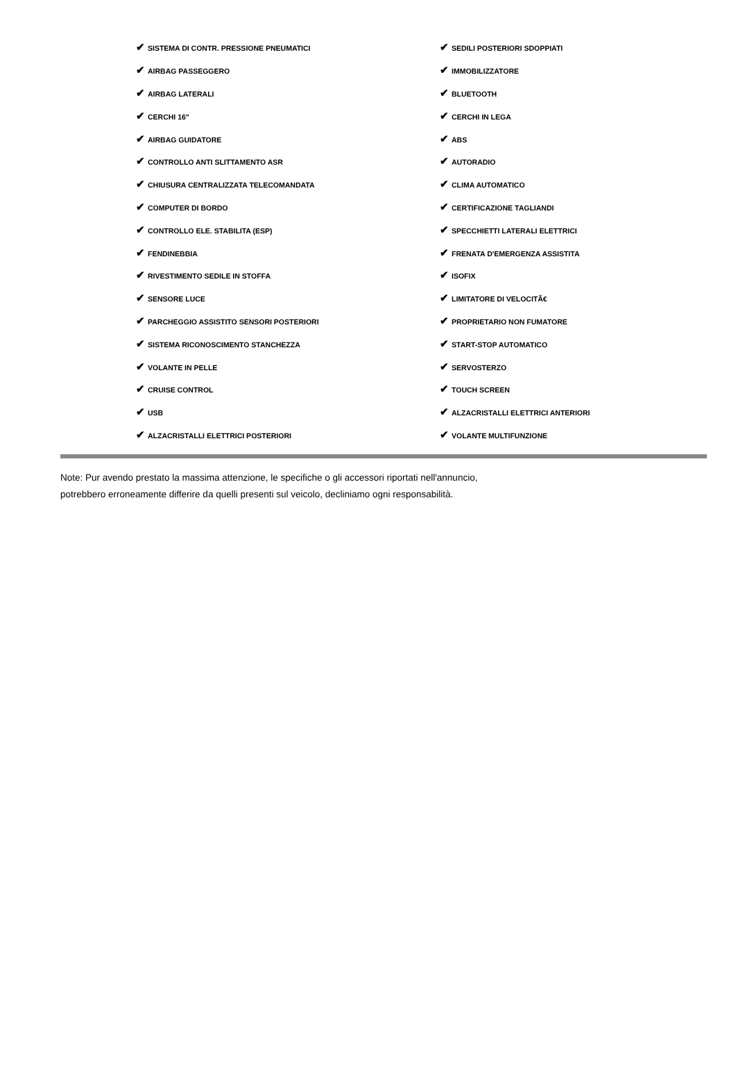| ✔ SISTEMA DI CONTR. PRESSIONE PNEUMATICI | ✔ SEDILI POSTERIORI SDOPPIATI |
| ✔ AIRBAG PASSEGGERO | ✔ IMMOBILIZZATORE |
| ✔ AIRBAG LATERALI | ✔ BLUETOOTH |
| ✔ CERCHI 16" | ✔ CERCHI IN LEGA |
| ✔ AIRBAG GUIDATORE | ✔ ABS |
| ✔ CONTROLLO ANTI SLITTAMENTO ASR | ✔ AUTORADIO |
| ✔ CHIUSURA CENTRALIZZATA TELECOMANDATA | ✔ CLIMA AUTOMATICO |
| ✔ COMPUTER DI BORDO | ✔ CERTIFICAZIONE TAGLIANDI |
| ✔ CONTROLLO ELE. STABILITA (ESP) | ✔ SPECCHIETTI LATERALI ELETTRICI |
| ✔ FENDINEBBIA | ✔ FRENATA D'EMERGENZA ASSISTITA |
| ✔ RIVESTIMENTO SEDILE IN STOFFA | ✔ ISOFIX |
| ✔ SENSORE LUCE | ✔ LIMITATORE DI VELOCITÃ€ |
| ✔ PARCHEGGIO ASSISTITO SENSORI POSTERIORI | ✔ PROPRIETARIO NON FUMATORE |
| ✔ SISTEMA RICONOSCIMENTO STANCHEZZA | ✔ START-STOP AUTOMATICO |
| ✔ VOLANTE IN PELLE | ✔ SERVOSTERZO |
| ✔ CRUISE CONTROL | ✔ TOUCH SCREEN |
| ✔ USB | ✔ ALZACRISTALLI ELETTRICI ANTERIORI |
| ✔ ALZACRISTALLI ELETTRICI POSTERIORI | ✔ VOLANTE MULTIFUNZIONE |
Note: Pur avendo prestato la massima attenzione, le specifiche o gli accessori riportati nell'annuncio,
potrebbero erroneamente differire da quelli presenti sul veicolo, decliniamo ogni responsabilità.